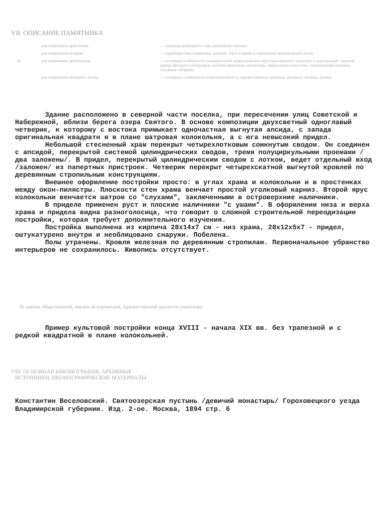VII. ОПИСАНИЕ ПАМЯТНИКА
| | для памятников археологии | — характер культурного слоя, важнейшие находки. |
| | для памятников истории | — характеристика памятника, наличие, текст и время установления мемориальной доски. |
| а) | для памятников архитектуры | — основные особенности планировочной, композиционно-пространственной структуры и конструкций; характер декора фасадов и интерьеров, наличие живописи, скульптуры, прикладного искусства; строительный материал, основные габариты. |
| | для памятников монумент. иск-ва | — основные особенности композиционного и художественного решения, материал, техника, размер. |
Здание расположено в северной части поселка, при пересечении улиц Советской и Набережной, вблизи берега озера Святого. В основе композиции двухсветный одноглавый четверик, к которому с востока примыкает одночастная выгнутая апсида, с запада оригинальная квадратн я в плане шатровая колокольня, а с юга невысокий придел.
Небольшой стесненный храм перекрыт четырехлотковым сомкнутым сводом. Он соединен с апсидой, перекрытой системой цилиндрических сводов, тремя полуциркульными проемами /два заложены/. В придел, перекрытый цилиндрическим сводом с лотком, ведет отдельный вход /заложен/ из папертных пристроек. Четверик перекрыт четырехскатной выгнутой кровлей по деревянным стропильным конструкциям.
Внешнее оформление постройки просто: в углах храма и колокольни и в простенках между окон-пилястры. Плоскости стен храма венчает простой уголковый карниз. Второй ярус колокольни венчается шатром со "слухами", заключенными в островерхние наличники.
В приделе применен руст и плоские наличники "с ушами". В оформлении низа и верха храма и придела видна разноголосица, что говорит о сложной строительной переодизации постройки, которая требует дополнительного изучения.
Постройка выполнена из кирпича 28x14x7 см - низ храма, 28x12x5x7 - придел, оштукатурено внутри и необлицовано снаружи. Побелена.
Полы утрачены. Кровля железная по деревянным стропилам. Первоначальное убранство интерьеров не сохранилось. Живопись отсутствует.
б) оценка общественной, научно-исторической, художественной ценности памятника
Пример культовой постройки конца XVIII - начала XIX вв. без трапезной и с редкой квадратной в плане колокольней.
VIII. ОСНОВНАЯ БИБЛИОГРАФИЯ, АРХИВНЫЕ
ИСТОЧНИКИ, ИКОНОГРАФИЧЕСКИЕ МАТЕРИАЛЫ
Константин Веселовский. Святоозерская пустынь /девичий монастырь/ Гороховецкого уезда Владимирской губернии. Изд. 2-ое. Москва, 1894 стр. 6